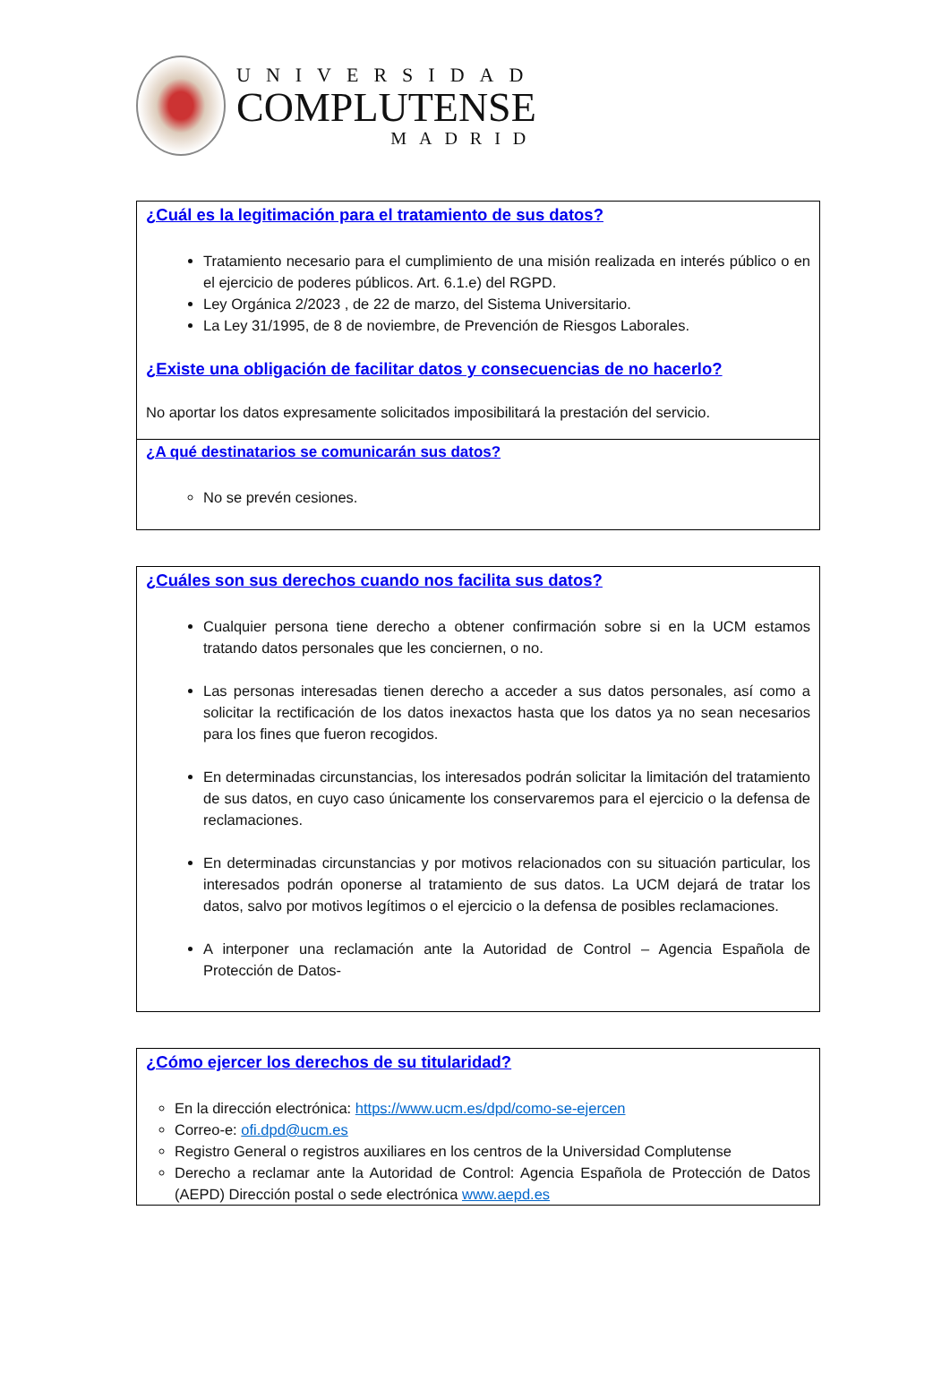UNIVERSIDAD
COMPLUTENSE
MADRID
¿Cuál es la legitimación para el tratamiento de sus datos?
Tratamiento necesario para el cumplimiento de una misión realizada en interés público o en el ejercicio de poderes públicos. Art. 6.1.e) del RGPD.
Ley Orgánica 2/2023 , de 22 de marzo, del Sistema Universitario.
La Ley 31/1995, de 8 de noviembre, de Prevención de Riesgos Laborales.
¿Existe una obligación de facilitar datos y consecuencias de no hacerlo?
No aportar los datos expresamente solicitados imposibilitará la prestación del servicio.
¿A qué destinatarios se comunicarán sus datos?
No se prevén cesiones.
¿Cuáles son sus derechos cuando nos facilita sus datos?
Cualquier persona tiene derecho a obtener confirmación sobre si en la UCM estamos tratando datos personales que les conciernen, o no.
Las personas interesadas tienen derecho a acceder a sus datos personales, así como a solicitar la rectificación de los datos inexactos hasta que los datos ya no sean necesarios para los fines que fueron recogidos.
En determinadas circunstancias, los interesados podrán solicitar la limitación del tratamiento de sus datos, en cuyo caso únicamente los conservaremos para el ejercicio o la defensa de reclamaciones.
En determinadas circunstancias y por motivos relacionados con su situación particular, los interesados podrán oponerse al tratamiento de sus datos. La UCM dejará de tratar los datos, salvo por motivos legítimos o el ejercicio o la defensa de posibles reclamaciones.
A interponer una reclamación ante la Autoridad de Control – Agencia Española de Protección de Datos-
¿Cómo ejercer los derechos de su titularidad?
En la dirección electrónica: https://www.ucm.es/dpd/como-se-ejercen
Correo-e: ofi.dpd@ucm.es
Registro General o registros auxiliares en los centros de la Universidad Complutense
Derecho a reclamar ante la Autoridad de Control: Agencia Española de Protección de Datos (AEPD) Dirección postal o sede electrónica www.aepd.es